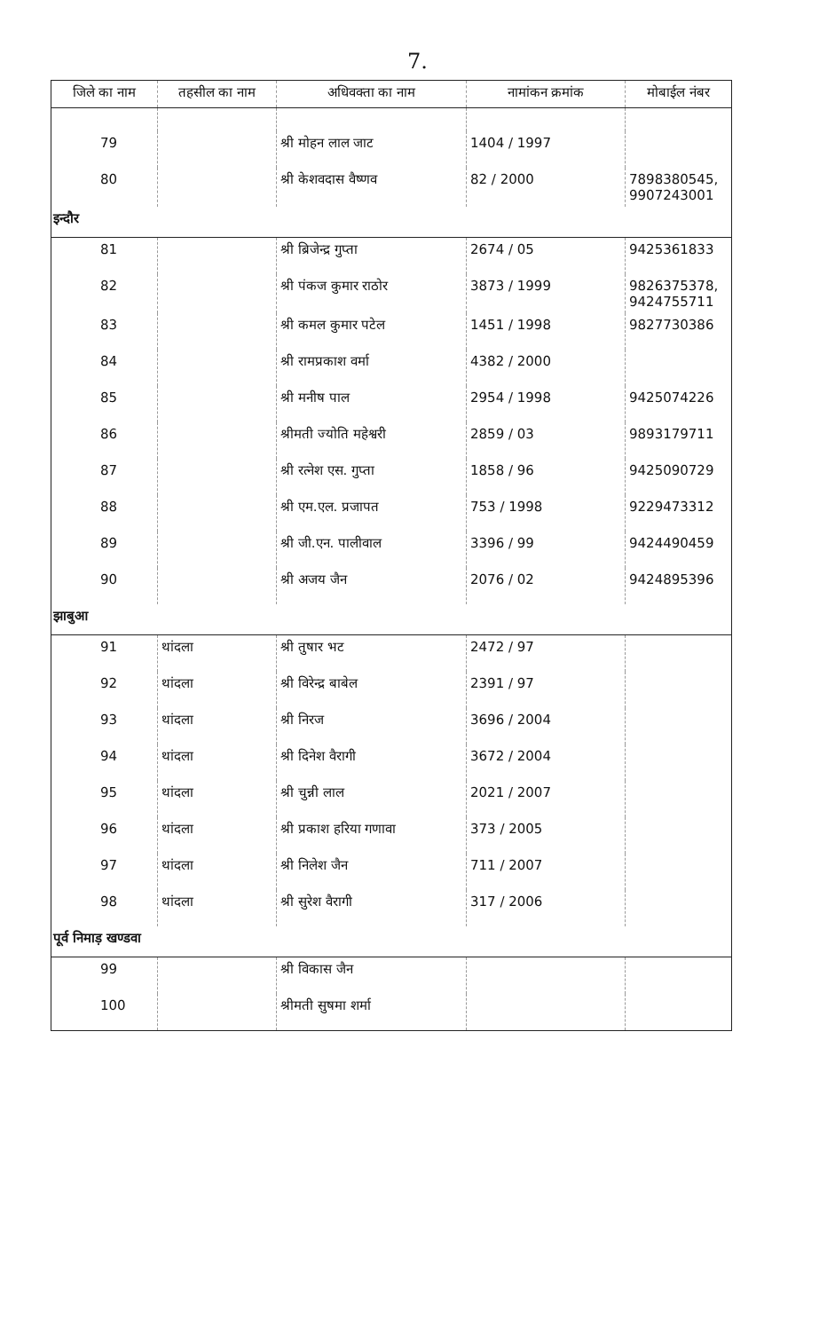7.
| जिले का नाम | तहसील का नाम | अधिवक्ता का नाम | नामांकन क्रमांक | मोबाईल नंबर |
| --- | --- | --- | --- | --- |
| 79 | | श्री मोहन लाल जाट | 1404 / 1997 | |
| 80 | | श्री केशवदास वैष्णव | 82 / 2000 | 7898380545, 9907243001 |
| इन्दौर | | | | |
| 81 | | श्री ब्रिजेन्द्र गुप्ता | 2674 / 05 | 9425361833 |
| 82 | | श्री पंकज कुमार राठोर | 3873 / 1999 | 9826375378, 9424755711 |
| 83 | | श्री कमल कुमार पटेल | 1451 / 1998 | 9827730386 |
| 84 | | श्री रामप्रकाश वर्मा | 4382 / 2000 | |
| 85 | | श्री मनीष पाल | 2954 / 1998 | 9425074226 |
| 86 | | श्रीमती ज्योति महेश्वरी | 2859 / 03 | 9893179711 |
| 87 | | श्री रत्नेश एस. गुप्ता | 1858 / 96 | 9425090729 |
| 88 | | श्री एम.एल. प्रजापत | 753 / 1998 | 9229473312 |
| 89 | | श्री जी.एन. पालीवाल | 3396 / 99 | 9424490459 |
| 90 | | श्री अजय जैन | 2076 / 02 | 9424895396 |
| झाबुआ | | | | |
| 91 | थांदला | श्री तुषार भट | 2472 / 97 | |
| 92 | थांदला | श्री विरेन्द्र बाबेल | 2391 / 97 | |
| 93 | थांदला | श्री निरज | 3696 / 2004 | |
| 94 | थांदला | श्री दिनेश वैरागी | 3672 / 2004 | |
| 95 | थांदला | श्री चुन्नी लाल | 2021 / 2007 | |
| 96 | थांदला | श्री प्रकाश हरिया गणावा | 373 / 2005 | |
| 97 | थांदला | श्री निलेश जैन | 711 / 2007 | |
| 98 | थांदला | श्री सुरेश वैरागी | 317 / 2006 | |
| पूर्व निमाड़ खण्डवा | | | | |
| 99 | | श्री विकास जैन | | |
| 100 | | श्रीमती सुषमा शर्मा | | |